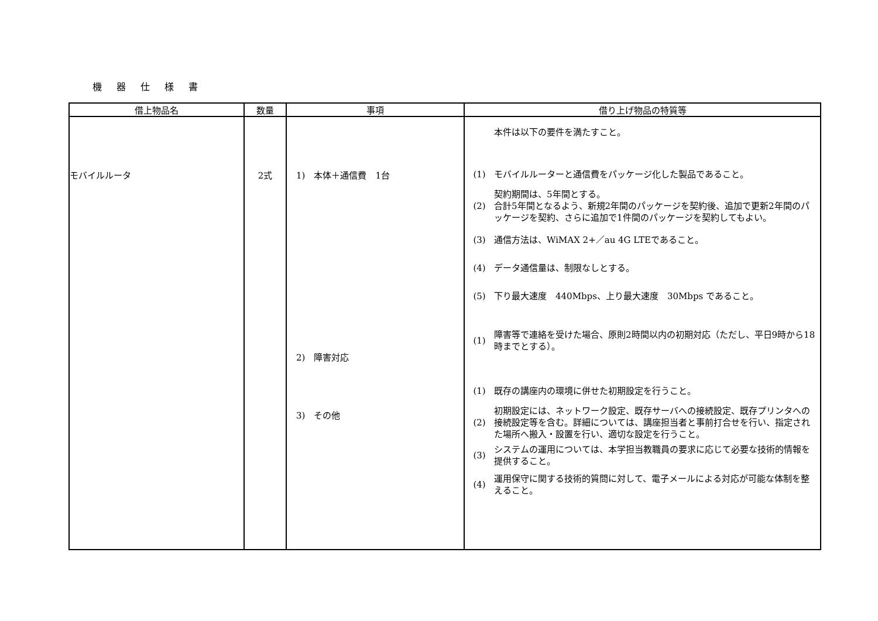機 器 仕 様 書
| 借上物品名 | 数量 | 事項 | 借り上げ物品の特質等 |
| --- | --- | --- | --- |
| モバイルルータ | 2式 | 1) 本体＋通信費 1台 2) 障害対応 3) その他 | 本件は以下の要件を満たすこと。 (1) モバイルルーターと通信費をパッケージ化した製品であること。 (2) 契約期間は、5年間とする。 合計5年間となるよう、新規2年間のパッケージを契約後、追加で更新2年間のパッケージを契約、さらに追加で1件間のパッケージを契約してもよい。 (3) 通信方法は、WiMAX 2+／au 4G LTEであること。 (4) データ通信量は、制限なしとする。 (5) 下り最大速度 440Mbps、上り最大速度 30Mbps であること。 (1) 障害等で連絡を受けた場合、原則2時間以内の初期対応（ただし、平日9時から18時までとする）。 (1) 既存の講座内の環境に併せた初期設定を行うこと。 (2) 初期設定には、ネットワーク設定、既存サーバへの接続設定、既存プリンタへの接続設定等を含む。詳細については、講座担当者と事前打合せを行い、指定された場所へ搬入・設置を行い、適切な設定を行うこと。 (3) システムの運用については、本学担当教職員の要求に応じて必要な技術的情報を提供すること。 (4) 運用保守に関する技術的質問に対して、電子メールによる対応が可能な体制を整えること。 |